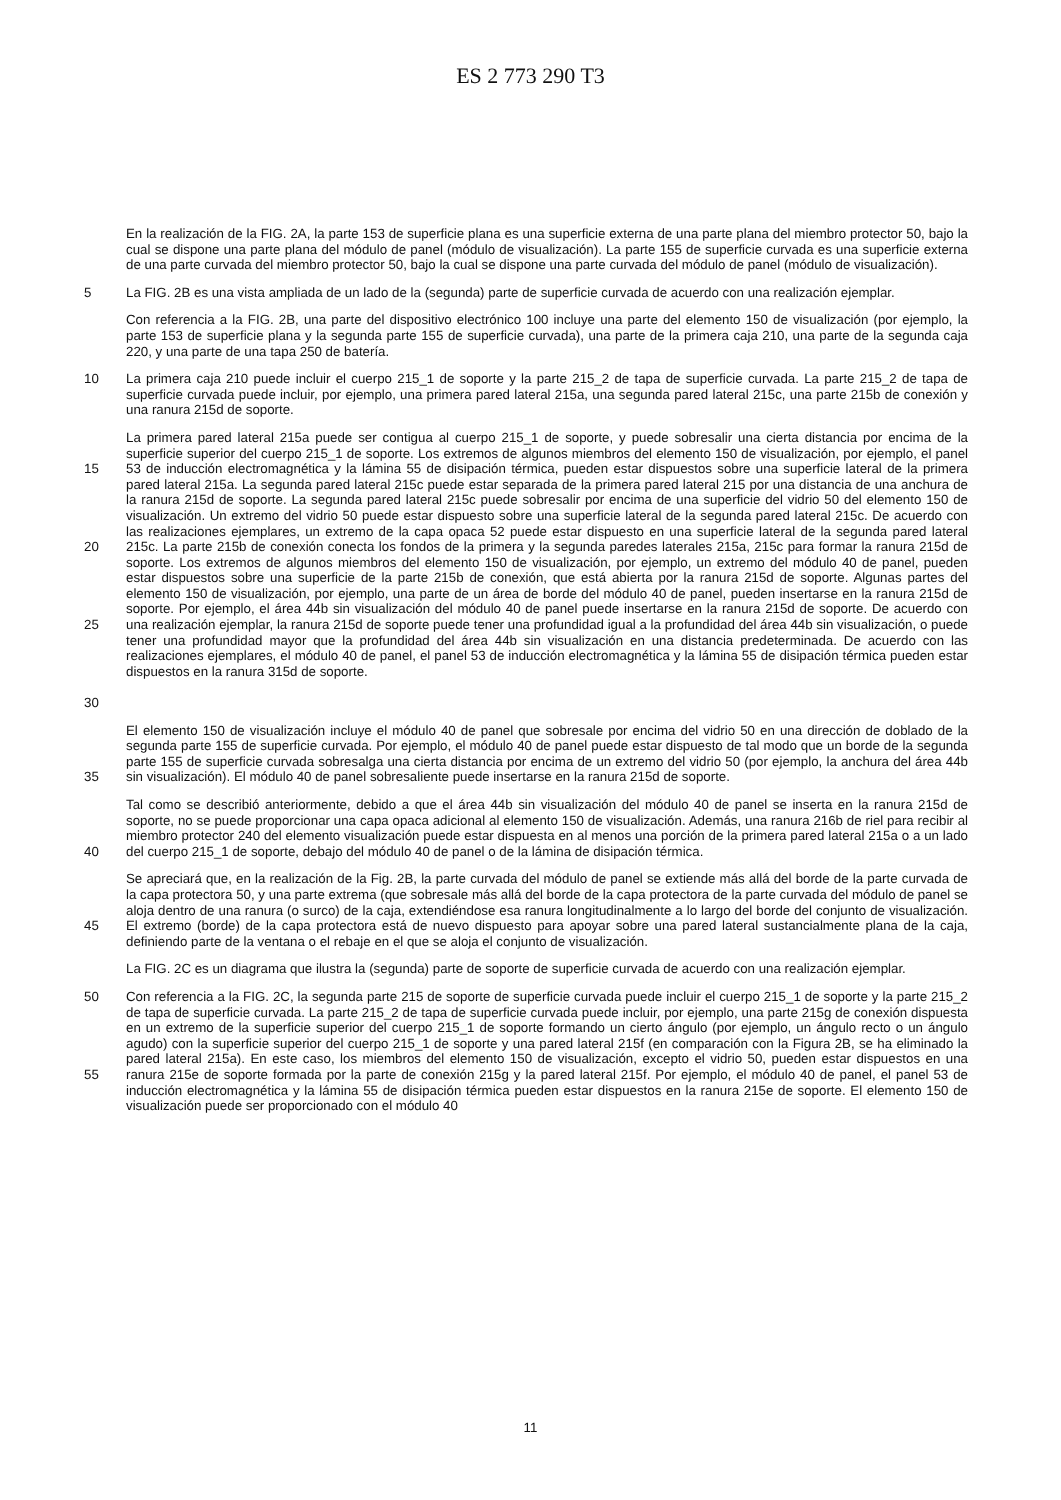ES 2 773 290 T3
En la realización de la FIG. 2A, la parte 153 de superficie plana es una superficie externa de una parte plana del miembro protector 50, bajo la cual se dispone una parte plana del módulo de panel (módulo de visualización). La parte 155 de superficie curvada es una superficie externa de una parte curvada del miembro protector 50, bajo la cual se dispone una parte curvada del módulo de panel (módulo de visualización).
5 La FIG. 2B es una vista ampliada de un lado de la (segunda) parte de superficie curvada de acuerdo con una realización ejemplar.
Con referencia a la FIG. 2B, una parte del dispositivo electrónico 100 incluye una parte del elemento 150 de visualización (por ejemplo, la parte 153 de superficie plana y la segunda parte 155 de superficie curvada), una parte de la primera caja 210, una parte de la segunda caja 220, y una parte de una tapa 250 de batería.
10 La primera caja 210 puede incluir el cuerpo 215_1 de soporte y la parte 215_2 de tapa de superficie curvada. La parte 215_2 de tapa de superficie curvada puede incluir, por ejemplo, una primera pared lateral 215a, una segunda pared lateral 215c, una parte 215b de conexión y una ranura 215d de soporte.
15
20
25
30
La primera pared lateral 215a puede ser contigua al cuerpo 215_1 de soporte, y puede sobresalir una cierta distancia por encima de la superficie superior del cuerpo 215_1 de soporte. Los extremos de algunos miembros del elemento 150 de visualización, por ejemplo, el panel 53 de inducción electromagnética y la lámina 55 de disipación térmica, pueden estar dispuestos sobre una superficie lateral de la primera pared lateral 215a. La segunda pared lateral 215c puede estar separada de la primera pared lateral 215 por una distancia de una anchura de la ranura 215d de soporte. La segunda pared lateral 215c puede sobresalir por encima de una superficie del vidrio 50 del elemento 150 de visualización. Un extremo del vidrio 50 puede estar dispuesto sobre una superficie lateral de la segunda pared lateral 215c. De acuerdo con las realizaciones ejemplares, un extremo de la capa opaca 52 puede estar dispuesto en una superficie lateral de la segunda pared lateral 215c. La parte 215b de conexión conecta los fondos de la primera y la segunda paredes laterales 215a, 215c para formar la ranura 215d de soporte. Los extremos de algunos miembros del elemento 150 de visualización, por ejemplo, un extremo del módulo 40 de panel, pueden estar dispuestos sobre una superficie de la parte 215b de conexión, que está abierta por la ranura 215d de soporte. Algunas partes del elemento 150 de visualización, por ejemplo, una parte de un área de borde del módulo 40 de panel, pueden insertarse en la ranura 215d de soporte. Por ejemplo, el área 44b sin visualización del módulo 40 de panel puede insertarse en la ranura 215d de soporte. De acuerdo con una realización ejemplar, la ranura 215d de soporte puede tener una profundidad igual a la profundidad del área 44b sin visualización, o puede tener una profundidad mayor que la profundidad del área 44b sin visualización en una distancia predeterminada. De acuerdo con las realizaciones ejemplares, el módulo 40 de panel, el panel 53 de inducción electromagnética y la lámina 55 de disipación térmica pueden estar dispuestos en la ranura 315d de soporte.
35 El elemento 150 de visualización incluye el módulo 40 de panel que sobresale por encima del vidrio 50 en una dirección de doblado de la segunda parte 155 de superficie curvada. Por ejemplo, el módulo 40 de panel puede estar dispuesto de tal modo que un borde de la segunda parte 155 de superficie curvada sobresalga una cierta distancia por encima de un extremo del vidrio 50 (por ejemplo, la anchura del área 44b sin visualización). El módulo 40 de panel sobresaliente puede insertarse en la ranura 215d de soporte.
40 Tal como se describió anteriormente, debido a que el área 44b sin visualización del módulo 40 de panel se inserta en la ranura 215d de soporte, no se puede proporcionar una capa opaca adicional al elemento 150 de visualización. Además, una ranura 216b de riel para recibir al miembro protector 240 del elemento visualización puede estar dispuesta en al menos una porción de la primera pared lateral 215a o a un lado del cuerpo 215_1 de soporte, debajo del módulo 40 de panel o de la lámina de disipación térmica.
45 Se apreciará que, en la realización de la Fig. 2B, la parte curvada del módulo de panel se extiende más allá del borde de la parte curvada de la capa protectora 50, y una parte extrema (que sobresale más allá del borde de la capa protectora de la parte curvada del módulo de panel se aloja dentro de una ranura (o surco) de la caja, extendiéndose esa ranura longitudinalmente a lo largo del borde del conjunto de visualización. El extremo (borde) de la capa protectora está de nuevo dispuesto para apoyar sobre una pared lateral sustancialmente plana de la caja, definiendo parte de la ventana o el rebaje en el que se aloja el conjunto de visualización.
La FIG. 2C es un diagrama que ilustra la (segunda) parte de soporte de superficie curvada de acuerdo con una realización ejemplar.
50
55
Con referencia a la FIG. 2C, la segunda parte 215 de soporte de superficie curvada puede incluir el cuerpo 215_1 de soporte y la parte 215_2 de tapa de superficie curvada. La parte 215_2 de tapa de superficie curvada puede incluir, por ejemplo, una parte 215g de conexión dispuesta en un extremo de la superficie superior del cuerpo 215_1 de soporte formando un cierto ángulo (por ejemplo, un ángulo recto o un ángulo agudo) con la superficie superior del cuerpo 215_1 de soporte y una pared lateral 215f (en comparación con la Figura 2B, se ha eliminado la pared lateral 215a). En este caso, los miembros del elemento 150 de visualización, excepto el vidrio 50, pueden estar dispuestos en una ranura 215e de soporte formada por la parte de conexión 215g y la pared lateral 215f. Por ejemplo, el módulo 40 de panel, el panel 53 de inducción electromagnética y la lámina 55 de disipación térmica pueden estar dispuestos en la ranura 215e de soporte. El elemento 150 de visualización puede ser proporcionado con el módulo 40
11